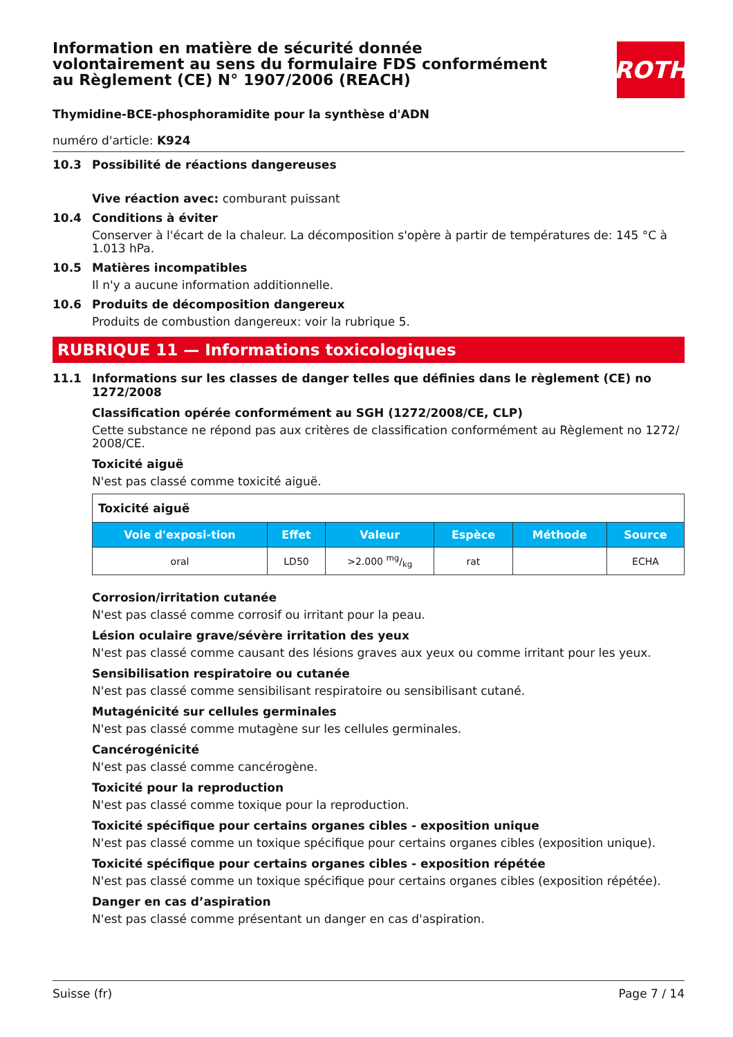ROTH
Information en matière de sécurité donnée volontairement au sens du formulaire FDS conformément au Règlement (CE) N° 1907/2006 (REACH)
Thymidine-BCE-phosphoramidite pour la synthèse d'ADN
numéro d'article: K924
10.3 Possibilité de réactions dangereuses
Vive réaction avec: comburant puissant
10.4 Conditions à éviter
Conserver à l'écart de la chaleur. La décomposition s'opère à partir de températures de: 145 °C à 1.013 hPa.
10.5 Matières incompatibles
Il n'y a aucune information additionnelle.
10.6 Produits de décomposition dangereux
Produits de combustion dangereux: voir la rubrique 5.
RUBRIQUE 11 — Informations toxicologiques
11.1 Informations sur les classes de danger telles que définies dans le règlement (CE) no 1272/2008
Classification opérée conformément au SGH (1272/2008/CE, CLP)
Cette substance ne répond pas aux critères de classification conformément au Règlement no 1272/ 2008/CE.
Toxicité aiguë
N'est pas classé comme toxicité aiguë.
| Toxicité aiguë | | | | | |
| Voie d'exposi-tion | Effet | Valeur | Espèce | Méthode | Source |
| oral | LD50 | >2.000 mg/kg | rat | | ECHA |
Corrosion/irritation cutanée
N'est pas classé comme corrosif ou irritant pour la peau.
Lésion oculaire grave/sévère irritation des yeux
N'est pas classé comme causant des lésions graves aux yeux ou comme irritant pour les yeux.
Sensibilisation respiratoire ou cutanée
N'est pas classé comme sensibilisant respiratoire ou sensibilisant cutané.
Mutagénicité sur cellules germinales
N'est pas classé comme mutagène sur les cellules germinales.
Cancérogénicité
N'est pas classé comme cancérogène.
Toxicité pour la reproduction
N'est pas classé comme toxique pour la reproduction.
Toxicité spécifique pour certains organes cibles - exposition unique
N'est pas classé comme un toxique spécifique pour certains organes cibles (exposition unique).
Toxicité spécifique pour certains organes cibles - exposition répétée
N'est pas classé comme un toxique spécifique pour certains organes cibles (exposition répétée).
Danger en cas d’aspiration
N'est pas classé comme présentant un danger en cas d'aspiration.
Suisse (fr) Page 7 / 14